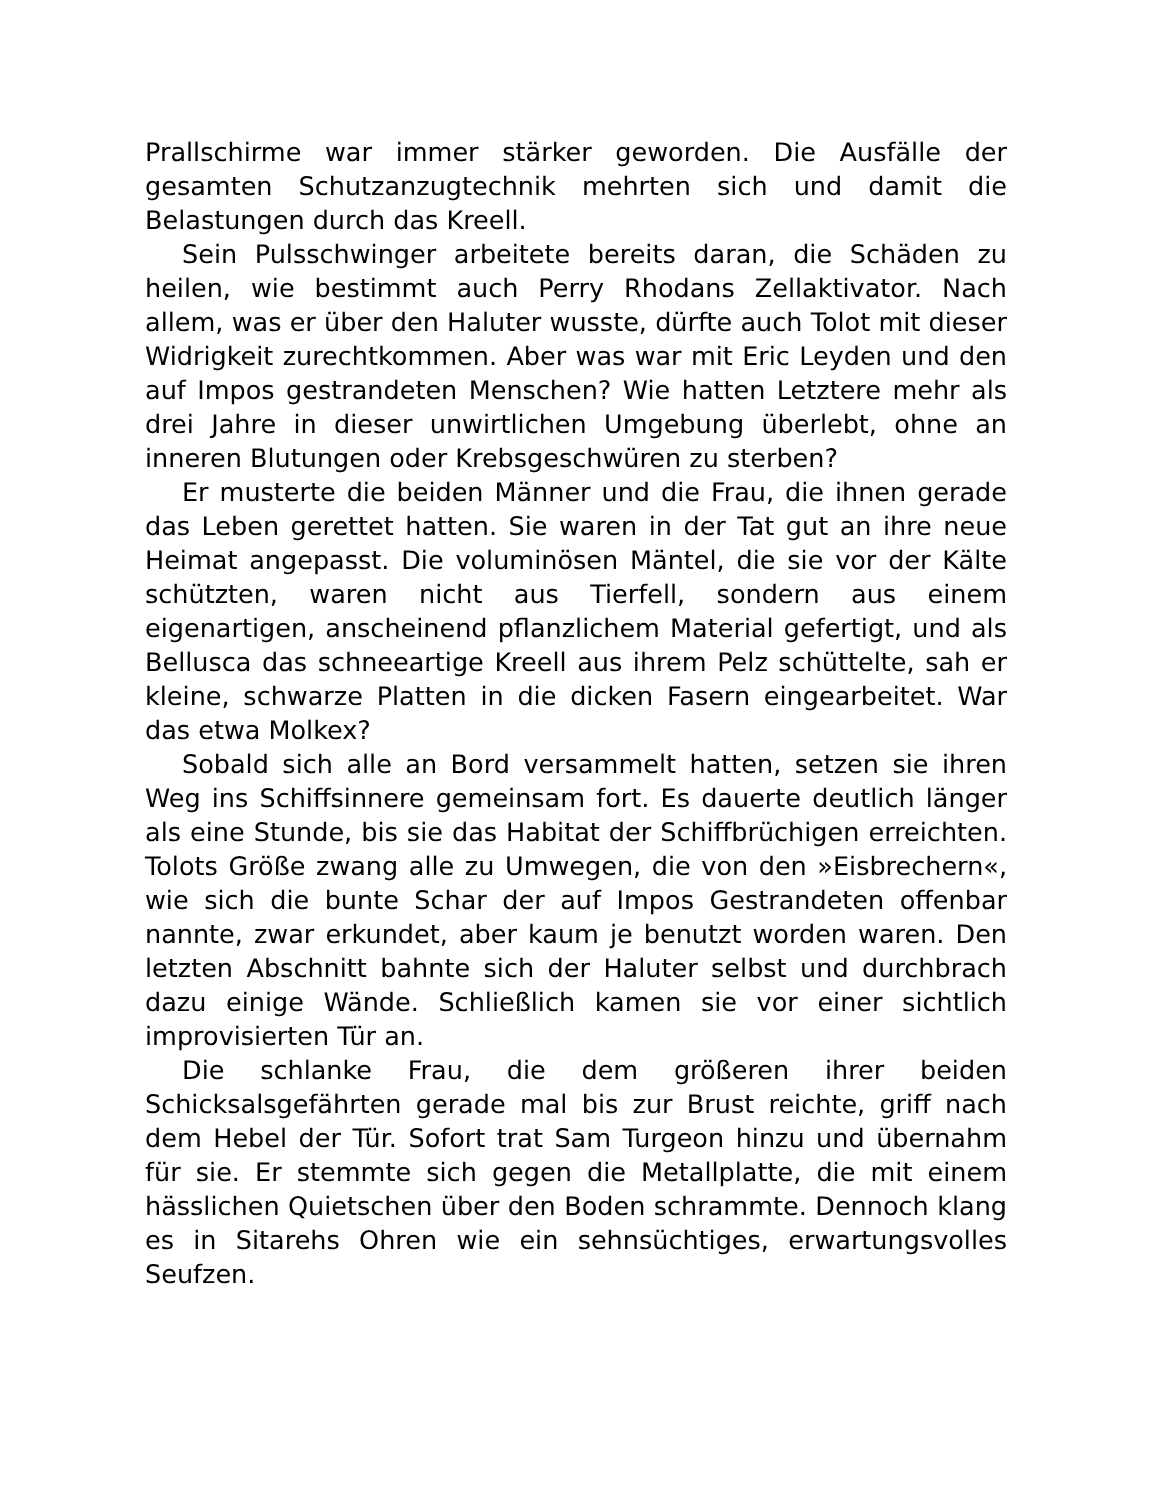Prallschirme war immer stärker geworden. Die Ausfälle der gesamten Schutzanzugtechnik mehrten sich und damit die Belastungen durch das Kreell.
Sein Pulsschwinger arbeitete bereits daran, die Schäden zu heilen, wie bestimmt auch Perry Rhodans Zellaktivator. Nach allem, was er über den Haluter wusste, dürfte auch Tolot mit dieser Widrigkeit zurechtkommen. Aber was war mit Eric Leyden und den auf Impos gestrandeten Menschen? Wie hatten Letztere mehr als drei Jahre in dieser unwirtlichen Umgebung überlebt, ohne an inneren Blutungen oder Krebsgeschwüren zu sterben?
Er musterte die beiden Männer und die Frau, die ihnen gerade das Leben gerettet hatten. Sie waren in der Tat gut an ihre neue Heimat angepasst. Die voluminösen Mäntel, die sie vor der Kälte schützten, waren nicht aus Tierfell, sondern aus einem eigenartigen, anscheinend pflanzlichem Material gefertigt, und als Bellusca das schneeartige Kreell aus ihrem Pelz schüttelte, sah er kleine, schwarze Platten in die dicken Fasern eingearbeitet. War das etwa Molkex?
Sobald sich alle an Bord versammelt hatten, setzen sie ihren Weg ins Schiffsinnere gemeinsam fort. Es dauerte deutlich länger als eine Stunde, bis sie das Habitat der Schiffbrüchigen erreichten. Tolots Größe zwang alle zu Umwegen, die von den »Eisbrechern«, wie sich die bunte Schar der auf Impos Gestrandeten offenbar nannte, zwar erkundet, aber kaum je benutzt worden waren. Den letzten Abschnitt bahnte sich der Haluter selbst und durchbrach dazu einige Wände. Schließlich kamen sie vor einer sichtlich improvisierten Tür an.
Die schlanke Frau, die dem größeren ihrer beiden Schicksalsgefährten gerade mal bis zur Brust reichte, griff nach dem Hebel der Tür. Sofort trat Sam Turgeon hinzu und übernahm für sie. Er stemmte sich gegen die Metallplatte, die mit einem hässlichen Quietschen über den Boden schrammte. Dennoch klang es in Sitarehs Ohren wie ein sehnsüchtiges, erwartungsvolles Seufzen.